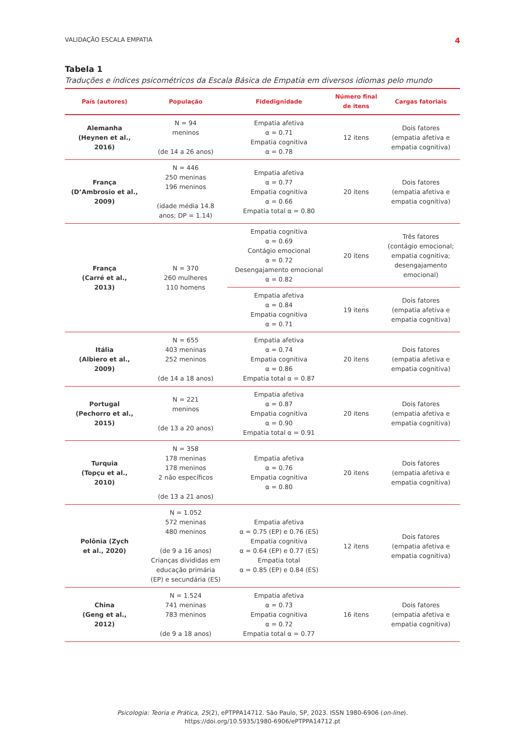VALIDAÇÃO ESCALA EMPATIA 4
Tabela 1
Traduções e índices psicométricos da Escala Básica de Empatia em diversos idiomas pelo mundo
| País (autores) | População | Fidedignidade | Número final de itens | Cargas fatoriais |
| --- | --- | --- | --- | --- |
| Alemanha (Heynen et al., 2016) | N = 94 meninos (de 14 a 26 anos) | Empatia afetiva α = 0.71 Empatia cognitiva α = 0.78 | 12 itens | Dois fatores (empatia afetiva e empatia cognitiva) |
| França (D’Ambrosio et al., 2009) | N = 446 250 meninas 196 meninos (idade média 14.8 anos; DP = 1.14) | Empatia afetiva α = 0.77 Empatia cognitiva α = 0.66 Empatia total α = 0.80 | 20 itens | Dois fatores (empatia afetiva e empatia cognitiva) |
| França (Carré et al., 2013) | N = 370 260 mulheres 110 homens | Empatia cognitiva α = 0.69 Contágio emocional α = 0.72 Desengajamento emocional α = 0.82 | 20 itens | Três fatores (contágio emocional; empatia cognitiva; desengajamento emocional) |
| | | Empatia afetiva α = 0.84 Empatia cognitiva α = 0.71 | 19 itens | Dois fatores (empatia afetiva e empatia cognitiva) |
| Itália (Albiero et al., 2009) | N = 655 403 meninas 252 meninos (de 14 a 18 anos) | Empatia afetiva α = 0.74 Empatia cognitiva α = 0.86 Empatia total α = 0.87 | 20 itens | Dois fatores (empatia afetiva e empatia cognitiva) |
| Portugal (Pechorro et al., 2015) | N = 221 meninos (de 13 a 20 anos) | Empatia afetiva α = 0.87 Empatia cognitiva α = 0.90 Empatia total α = 0.91 | 20 itens | Dois fatores (empatia afetiva e empatia cognitiva) |
| Turquia (Topçu et al., 2010) | N = 358 178 meninas 178 meninos 2 não específicos (de 13 a 21 anos) | Empatia afetiva α = 0.76 Empatia cognitiva α = 0.80 | 20 itens | Dois fatores (empatia afetiva e empatia cognitiva) |
| Polônia (Zych et al., 2020) | N = 1.052 572 meninas 480 meninos (de 9 a 16 anos) Crianças divididas em educação primária (EP) e secundária (ES) | Empatia afetiva α = 0.75 (EP) e 0.76 (ES) Empatia cognitiva α = 0.64 (EP) e 0.77 (ES) Empatia total α = 0.85 (EP) e 0.84 (ES) | 12 itens | Dois fatores (empatia afetiva e empatia cognitiva) |
| China (Geng et al., 2012) | N = 1.524 741 meninas 783 meninos (de 9 a 18 anos) | Empatia afetiva α = 0.73 Empatia cognitiva α = 0.72 Empatia total α = 0.77 | 16 itens | Dois fatores (empatia afetiva e empatia cognitiva) |
Psicologia: Teoria e Prática, 25(2), ePTPPA14712. São Paulo, SP, 2023. ISSN 1980-6906 (on-line).
https://doi.org/10.5935/1980-6906/ePTPPA14712.pt